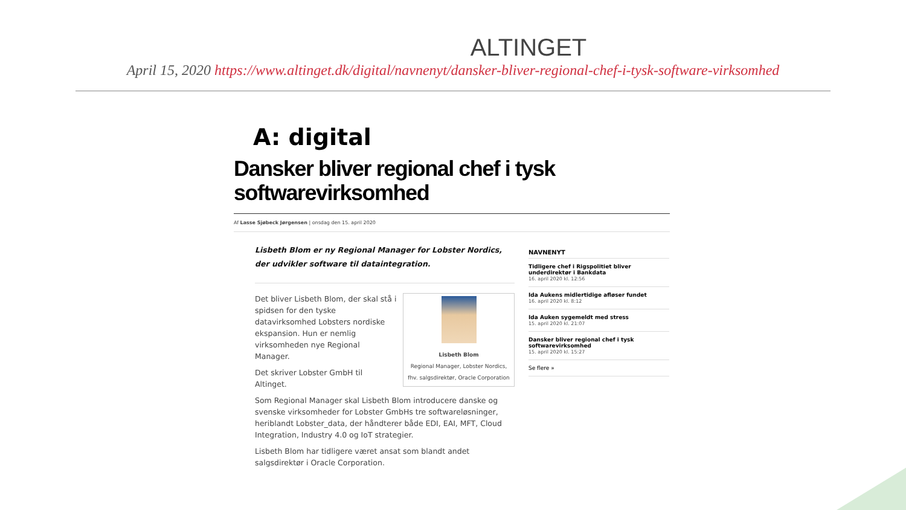ALTINGET
April 15, 2020 https://www.altinget.dk/digital/navnenyt/dansker-bliver-regional-chef-i-tysk-software-virksomhed
A: digital
Dansker bliver regional chef i tysk softwarevirksomhed
Af Lasse Sjøbeck Jørgensen | onsdag den 15. april 2020
Lisbeth Blom er ny Regional Manager for Lobster Nordics, der udvikler software til dataintegration.
Lisbeth Blom
Regional Manager, Lobster Nordics,
fhv. salgsdirektør, Oracle Corporation
Det bliver Lisbeth Blom, der skal stå i spidsen for den tyske datavirksomhed Lobsters nordiske ekspansion. Hun er nemlig virksomheden nye Regional Manager.
Det skriver Lobster GmbH til Altinget.
Som Regional Manager skal Lisbeth Blom introducere danske og svenske virksomheder for Lobster GmbHs tre softwareløsninger, heriblandt Lobster_data, der håndterer både EDI, EAI, MFT, Cloud Integration, Industry 4.0 og IoT strategier.
Lisbeth Blom har tidligere været ansat som blandt andet salgsdirektør i Oracle Corporation.
NAVNENYT
Tidligere chef i Rigspolitiet bliver underdirektør i Bankdata
16. april 2020 kl. 12:56
Ida Aukens midlertidige afløser fundet
16. april 2020 kl. 8:12
Ida Auken sygemeldt med stress
15. april 2020 kl. 21:07
Dansker bliver regional chef i tysk softwarevirksomhed
15. april 2020 kl. 15:27
Se flere »